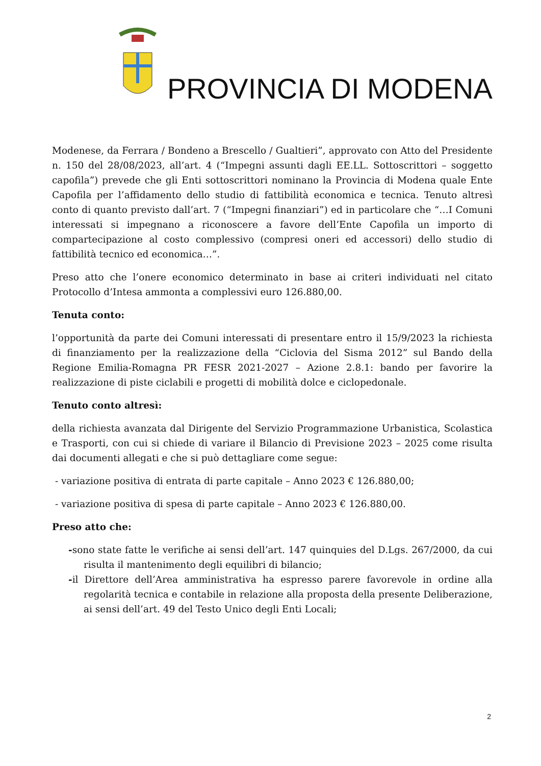PROVINCIA DI MODENA
Modenese, da Ferrara / Bondeno a Brescello / Gualtieri”, approvato con Atto del Presidente n. 150 del 28/08/2023, all’art. 4 (“Impegni assunti dagli EE.LL. Sottoscrittori – soggetto capofila”) prevede che gli Enti sottoscrittori nominano la Provincia di Modena quale Ente Capofila per l’affidamento dello studio di fattibilità economica e tecnica. Tenuto altresì conto di quanto previsto dall’art. 7 (“Impegni finanziari”) ed in particolare che “…I Comuni interessati si impegnano a riconoscere a favore dell’Ente Capofila un importo di compartecipazione al costo complessivo (compresi oneri ed accessori) dello studio di fattibilità tecnico ed economica…”.
Preso atto che l’onere economico determinato in base ai criteri individuati nel citato Protocollo d’Intesa ammonta a complessivi euro 126.880,00.
Tenuta conto:
l’opportunità da parte dei Comuni interessati di presentare entro il 15/9/2023 la richiesta di finanziamento per la realizzazione della “Ciclovia del Sisma 2012” sul Bando della Regione Emilia-Romagna PR FESR 2021-2027 – Azione 2.8.1: bando per favorire la realizzazione di piste ciclabili e progetti di mobilità dolce e ciclopedonale.
Tenuto conto altresì:
della richiesta avanzata dal Dirigente del Servizio Programmazione Urbanistica, Scolastica e Trasporti, con cui si chiede di variare il Bilancio di Previsione 2023 – 2025 come risulta dai documenti allegati e che si può dettagliare come segue:
- variazione positiva di entrata di parte capitale – Anno 2023 € 126.880,00;
- variazione positiva di spesa di parte capitale – Anno 2023 € 126.880,00.
Preso atto che:
-sono state fatte le verifiche ai sensi dell’art. 147 quinquies del D.Lgs. 267/2000, da cui risulta il mantenimento degli equilibri di bilancio;
-il Direttore dell’Area amministrativa ha espresso parere favorevole in ordine alla regolarità tecnica e contabile in relazione alla proposta della presente Deliberazione, ai sensi dell’art. 49 del Testo Unico degli Enti Locali;
2